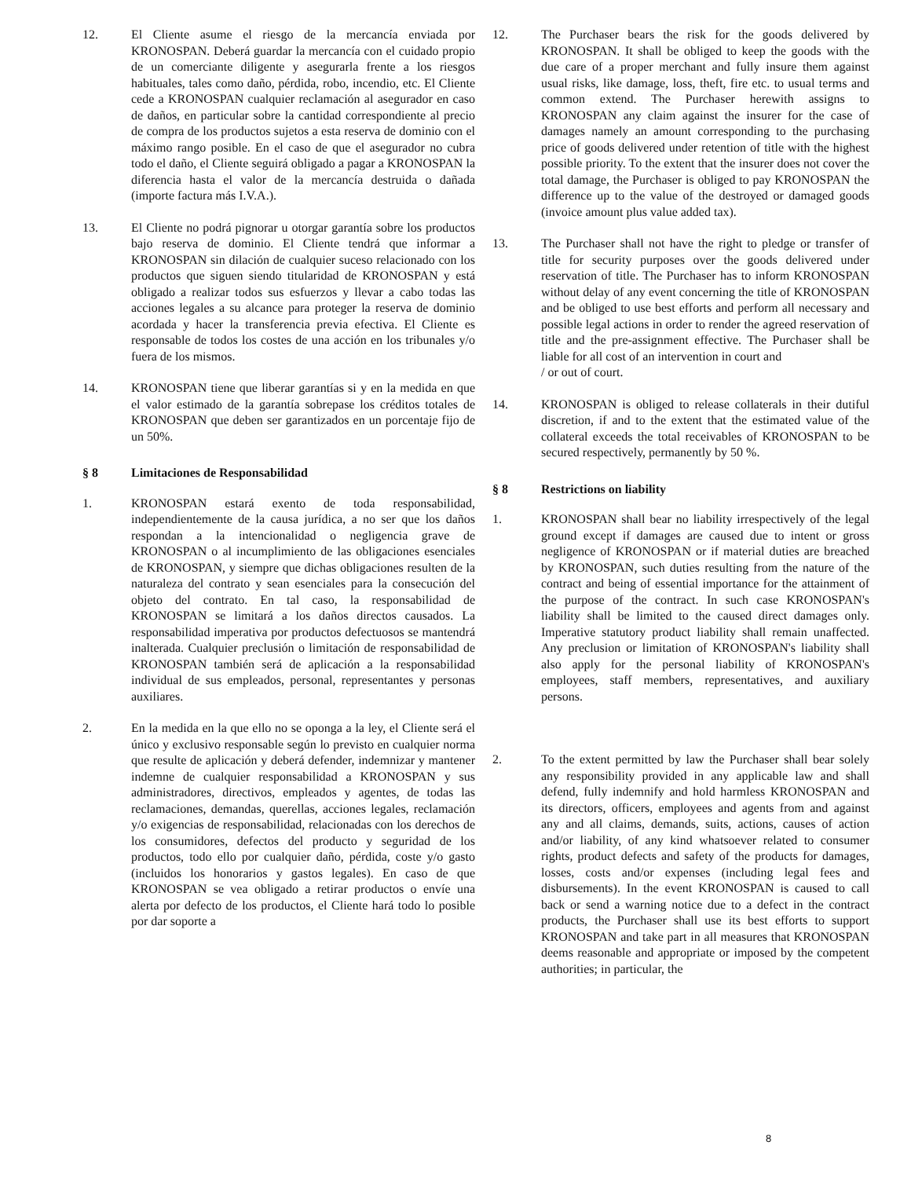12. El Cliente asume el riesgo de la mercancía enviada por KRONOSPAN. Deberá guardar la mercancía con el cuidado propio de un comerciante diligente y asegurarla frente a los riesgos habituales, tales como daño, pérdida, robo, incendio, etc. El Cliente cede a KRONOSPAN cualquier reclamación al asegurador en caso de daños, en particular sobre la cantidad correspondiente al precio de compra de los productos sujetos a esta reserva de dominio con el máximo rango posible. En el caso de que el asegurador no cubra todo el daño, el Cliente seguirá obligado a pagar a KRONOSPAN la diferencia hasta el valor de la mercancía destruida o dañada (importe factura más I.V.A.).
13. El Cliente no podrá pignorar u otorgar garantía sobre los productos bajo reserva de dominio. El Cliente tendrá que informar a KRONOSPAN sin dilación de cualquier suceso relacionado con los productos que siguen siendo titularidad de KRONOSPAN y está obligado a realizar todos sus esfuerzos y llevar a cabo todas las acciones legales a su alcance para proteger la reserva de dominio acordada y hacer la transferencia previa efectiva. El Cliente es responsable de todos los costes de una acción en los tribunales y/o fuera de los mismos.
14. KRONOSPAN tiene que liberar garantías si y en la medida en que el valor estimado de la garantía sobrepase los créditos totales de KRONOSPAN que deben ser garantizados en un porcentaje fijo de un 50%.
§ 8 Limitaciones de Responsabilidad
1. KRONOSPAN estará exento de toda responsabilidad, independientemente de la causa jurídica, a no ser que los daños respondan a la intencionalidad o negligencia grave de KRONOSPAN o al incumplimiento de las obligaciones esenciales de KRONOSPAN, y siempre que dichas obligaciones resulten de la naturaleza del contrato y sean esenciales para la consecución del objeto del contrato. En tal caso, la responsabilidad de KRONOSPAN se limitará a los daños directos causados. La responsabilidad imperativa por productos defectuosos se mantendrá inalterada. Cualquier preclusión o limitación de responsabilidad de KRONOSPAN también será de aplicación a la responsabilidad individual de sus empleados, personal, representantes y personas auxiliares.
2. En la medida en la que ello no se oponga a la ley, el Cliente será el único y exclusivo responsable según lo previsto en cualquier norma que resulte de aplicación y deberá defender, indemnizar y mantener indemne de cualquier responsabilidad a KRONOSPAN y sus administradores, directivos, empleados y agentes, de todas las reclamaciones, demandas, querellas, acciones legales, reclamación y/o exigencias de responsabilidad, relacionadas con los derechos de los consumidores, defectos del producto y seguridad de los productos, todo ello por cualquier daño, pérdida, coste y/o gasto (incluidos los honorarios y gastos legales). En caso de que KRONOSPAN se vea obligado a retirar productos o envíe una alerta por defecto de los productos, el Cliente hará todo lo posible por dar soporte a
12. The Purchaser bears the risk for the goods delivered by KRONOSPAN. It shall be obliged to keep the goods with the due care of a proper merchant and fully insure them against usual risks, like damage, loss, theft, fire etc. to usual terms and common extend. The Purchaser herewith assigns to KRONOSPAN any claim against the insurer for the case of damages namely an amount corresponding to the purchasing price of goods delivered under retention of title with the highest possible priority. To the extent that the insurer does not cover the total damage, the Purchaser is obliged to pay KRONOSPAN the difference up to the value of the destroyed or damaged goods (invoice amount plus value added tax).
13. The Purchaser shall not have the right to pledge or transfer of title for security purposes over the goods delivered under reservation of title. The Purchaser has to inform KRONOSPAN without delay of any event concerning the title of KRONOSPAN and be obliged to use best efforts and perform all necessary and possible legal actions in order to render the agreed reservation of title and the pre-assignment effective. The Purchaser shall be liable for all cost of an intervention in court and
/ or out of court.
14. KRONOSPAN is obliged to release collaterals in their dutiful discretion, if and to the extent that the estimated value of the collateral exceeds the total receivables of KRONOSPAN to be secured respectively, permanently by 50 %.
§ 8 Restrictions on liability
1. KRONOSPAN shall bear no liability irrespectively of the legal ground except if damages are caused due to intent or gross negligence of KRONOSPAN or if material duties are breached by KRONOSPAN, such duties resulting from the nature of the contract and being of essential importance for the attainment of the purpose of the contract. In such case KRONOSPAN's liability shall be limited to the caused direct damages only. Imperative statutory product liability shall remain unaffected. Any preclusion or limitation of KRONOSPAN's liability shall also apply for the personal liability of KRONOSPAN's employees, staff members, representatives, and auxiliary persons.
2. To the extent permitted by law the Purchaser shall bear solely any responsibility provided in any applicable law and shall defend, fully indemnify and hold harmless KRONOSPAN and its directors, officers, employees and agents from and against any and all claims, demands, suits, actions, causes of action and/or liability, of any kind whatsoever related to consumer rights, product defects and safety of the products for damages, losses, costs and/or expenses (including legal fees and disbursements). In the event KRONOSPAN is caused to call back or send a warning notice due to a defect in the contract products, the Purchaser shall use its best efforts to support KRONOSPAN and take part in all measures that KRONOSPAN deems reasonable and appropriate or imposed by the competent authorities; in particular, the
8